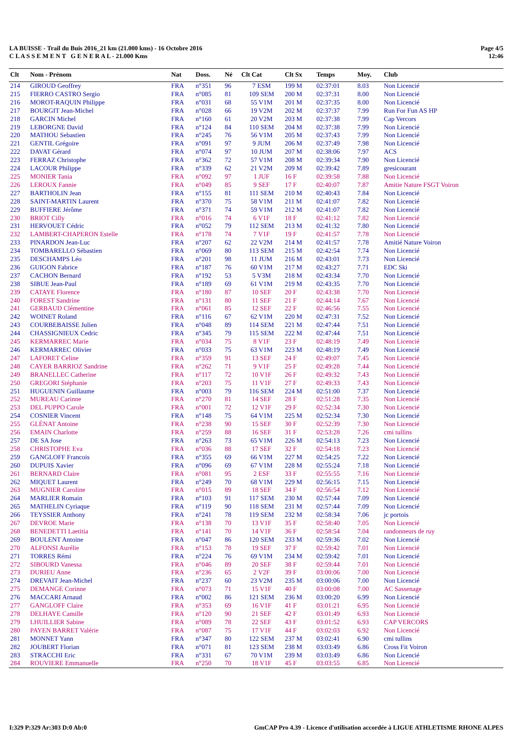LA BUISSE - Trail du Buis 2016_21 km (21.000 kms) - 16 Octobre 2016
C L A S S E M E N T G E N E R A L - 21.000 Kms
Page 4/5
12:46
| Clt | Nom - Prénom | Nat | Doss. | Né | Clt Cat | Clt Sx | Temps | Moy. | Club |
| --- | --- | --- | --- | --- | --- | --- | --- | --- | --- |
| 214 | GIROUD Geoffrey | FRA | n°351 | 96 | 7 ESM | 199 M | 02:37:01 | 8.03 | Non Licencié |
| 215 | FIERRO CASTRO Sergio | FRA | n°085 | 81 | 109 SEM | 200 M | 02:37:31 | 8.00 | Non Licencié |
| 216 | MOROT-RAQUIN Philippe | FRA | n°031 | 68 | 55 V1M | 201 M | 02:37:35 | 8.00 | Non Licencié |
| 217 | BOURGIT Jean-Michel | FRA | n°028 | 66 | 19 V2M | 202 M | 02:37:37 | 7.99 | Run For Fun AS HP |
| 218 | GARCIN Michel | FRA | n°160 | 61 | 20 V2M | 203 M | 02:37:38 | 7.99 | Cap Vercors |
| 219 | LEBORGNE David | FRA | n°124 | 84 | 110 SEM | 204 M | 02:37:38 | 7.99 | Non Licencié |
| 220 | MATHOU Sebastien | FRA | n°245 | 76 | 56 V1M | 205 M | 02:37:43 | 7.99 | Non Licencié |
| 221 | GENTIL Grégoire | FRA | n°091 | 97 | 9 JUM | 206 M | 02:37:49 | 7.98 | Non Licencié |
| 222 | DAVAT Gérard | FRA | n°074 | 97 | 10 JUM | 207 M | 02:38:06 | 7.97 | ACS |
| 223 | FERRAZ Christophe | FRA | n°362 | 72 | 57 V1M | 208 M | 02:39:34 | 7.90 | Non Licencié |
| 224 | LACOUR Philippe | FRA | n°339 | 62 | 21 V2M | 209 M | 02:39:42 | 7.89 | gresicourant |
| 225 | MONIER Tania | FRA | n°092 | 97 | 1 JUF | 16 F | 02:39:58 | 7.88 | Non Licencié |
| 226 | LEROUX Fannie | FRA | n°049 | 85 | 9 SEF | 17 F | 02:40:07 | 7.87 | Amitie Nature FSGT Voiron |
| 227 | BARTHOLIN Jean | FRA | n°155 | 81 | 111 SEM | 210 M | 02:40:43 | 7.84 | Non Licencié |
| 228 | SAINT-MARTIN Laurent | FRA | n°370 | 75 | 58 V1M | 211 M | 02:41:07 | 7.82 | Non Licencié |
| 229 | BUFFIERE Jérôme | FRA | n°371 | 74 | 59 V1M | 212 M | 02:41:07 | 7.82 | Non Licencié |
| 230 | BRIOT Cilly | FRA | n°016 | 74 | 6 V1F | 18 F | 02:41:12 | 7.82 | Non Licencié |
| 231 | HERVOUET Cédric | FRA | n°052 | 79 | 112 SEM | 213 M | 02:41:32 | 7.80 | Non Licencié |
| 232 | LAMBERT-CHAPERON Estelle | FRA | n°178 | 74 | 7 V1F | 19 F | 02:41:57 | 7.78 | Non Licencié |
| 233 | PINARDON Jean-Luc | FRA | n°207 | 62 | 22 V2M | 214 M | 02:41:57 | 7.78 | Amitié Nature Voiron |
| 234 | TOMBARELLO Sébastien | FRA | n°069 | 80 | 113 SEM | 215 M | 02:42:54 | 7.74 | Non Licencié |
| 235 | DESCHAMPS Léo | FRA | n°201 | 98 | 11 JUM | 216 M | 02:43:01 | 7.73 | Non Licencié |
| 236 | GUIGON Fabrice | FRA | n°187 | 76 | 60 V1M | 217 M | 02:43:27 | 7.71 | EDC Ski |
| 237 | CACHON Bernard | FRA | n°192 | 53 | 5 V3M | 218 M | 02:43:34 | 7.70 | Non Licencié |
| 238 | SIBUE Jean-Paul | FRA | n°189 | 69 | 61 V1M | 219 M | 02:43:35 | 7.70 | Non Licencié |
| 239 | CATAYE Florence | FRA | n°180 | 87 | 10 SEF | 20 F | 02:43:38 | 7.70 | Non Licencié |
| 240 | FOREST Sandrine | FRA | n°131 | 80 | 11 SEF | 21 F | 02:44:14 | 7.67 | Non Licencié |
| 241 | GERBAUD Clémentine | FRA | n°061 | 85 | 12 SEF | 22 F | 02:46:56 | 7.55 | Non Licencié |
| 242 | WOINET Roland | FRA | n°116 | 67 | 62 V1M | 220 M | 02:47:31 | 7.52 | Non Licencié |
| 243 | COURBEBAISSE Julien | FRA | n°048 | 89 | 114 SEM | 221 M | 02:47:44 | 7.51 | Non Licencié |
| 244 | CHASSIGNIEUX Cedric | FRA | n°345 | 79 | 115 SEM | 222 M | 02:47:44 | 7.51 | Non Licencié |
| 245 | KERMARREC Marie | FRA | n°034 | 75 | 8 V1F | 23 F | 02:48:19 | 7.49 | Non Licencié |
| 246 | KERMARREC Olivier | FRA | n°033 | 75 | 63 V1M | 223 M | 02:48:19 | 7.49 | Non Licencié |
| 247 | LAFORET Celine | FRA | n°359 | 91 | 13 SEF | 24 F | 02:49:07 | 7.45 | Non Licencié |
| 248 | CAYER BARRIOZ Sandrine | FRA | n°262 | 71 | 9 V1F | 25 F | 02:49:28 | 7.44 | Non Licencié |
| 249 | BRANELLEC Catherine | FRA | n°117 | 72 | 10 V1F | 26 F | 02:49:32 | 7.43 | Non Licencié |
| 250 | GREGORI Stéphanie | FRA | n°203 | 75 | 11 V1F | 27 F | 02:49:33 | 7.43 | Non Licencié |
| 251 | HUGUENIN Guillaume | FRA | n°003 | 79 | 116 SEM | 224 M | 02:51:00 | 7.37 | Non Licencié |
| 252 | MUREAU Carinne | FRA | n°270 | 81 | 14 SEF | 28 F | 02:51:28 | 7.35 | Non Licencié |
| 253 | DEL PUPPO Carole | FRA | n°001 | 72 | 12 V1F | 29 F | 02:52:34 | 7.30 | Non Licencié |
| 254 | COSNIER Vincent | FRA | n°148 | 75 | 64 V1M | 225 M | 02:52:34 | 7.30 | Non Licencié |
| 255 | GLÉNAT Antoine | FRA | n°238 | 90 | 15 SEF | 30 F | 02:52:39 | 7.30 | Non Licencié |
| 256 | EMAIN Charlotte | FRA | n°259 | 88 | 16 SEF | 31 F | 02:53:28 | 7.26 | cmi tullins |
| 257 | DE SA Jose | FRA | n°263 | 73 | 65 V1M | 226 M | 02:54:13 | 7.23 | Non Licencié |
| 258 | CHRISTOPHE Eva | FRA | n°036 | 88 | 17 SEF | 32 F | 02:54:18 | 7.23 | Non Licencié |
| 259 | GANGLOFF Francois | FRA | n°355 | 69 | 66 V1M | 227 M | 02:54:25 | 7.22 | Non Licencié |
| 260 | DUPUIS Xavier | FRA | n°096 | 69 | 67 V1M | 228 M | 02:55:24 | 7.18 | Non Licencié |
| 261 | BERNARD Claire | FRA | n°081 | 95 | 2 ESF | 33 F | 02:55:55 | 7.16 | Non Licencié |
| 262 | MIQUET Laurent | FRA | n°249 | 70 | 68 V1M | 229 M | 02:56:15 | 7.15 | Non Licencié |
| 263 | MUGNIER Caroline | FRA | n°015 | 89 | 18 SEF | 34 F | 02:56:54 | 7.12 | Non Licencié |
| 264 | MARLIER Romain | FRA | n°103 | 91 | 117 SEM | 230 M | 02:57:44 | 7.09 | Non Licencié |
| 265 | MATHELIN Cyriaque | FRA | n°119 | 90 | 118 SEM | 231 M | 02:57:44 | 7.09 | Non Licencié |
| 266 | TEYSSIER Anthony | FRA | n°241 | 78 | 119 SEM | 232 M | 02:58:34 | 7.06 | jc portois |
| 267 | DEVROE Marie | FRA | n°138 | 70 | 13 V1F | 35 F | 02:58:40 | 7.05 | Non Licencié |
| 268 | BENEDETTI Laetitia | FRA | n°141 | 70 | 14 V1F | 36 F | 02:58:54 | 7.04 | randonneurs de ruy |
| 269 | BOULENT Antoine | FRA | n°047 | 86 | 120 SEM | 233 M | 02:59:36 | 7.02 | Non Licencié |
| 270 | ALFONSI Aurélie | FRA | n°153 | 78 | 19 SEF | 37 F | 02:59:42 | 7.01 | Non Licencié |
| 271 | TORRES Rémi | FRA | n°224 | 76 | 69 V1M | 234 M | 02:59:42 | 7.01 | Non Licencié |
| 272 | SIBOURD Vanessa | FRA | n°046 | 89 | 20 SEF | 38 F | 02:59:44 | 7.01 | Non Licencié |
| 273 | DURIEU Anne | FRA | n°236 | 65 | 2 V2F | 39 F | 03:00:06 | 7.00 | Non Licencié |
| 274 | DREVAIT Jean-Michel | FRA | n°237 | 60 | 23 V2M | 235 M | 03:00:06 | 7.00 | Non Licencié |
| 275 | DEMANGE Corinne | FRA | n°073 | 71 | 15 V1F | 40 F | 03:00:08 | 7.00 | AC Sassenage |
| 276 | MACCARI Arnaud | FRA | n°002 | 86 | 121 SEM | 236 M | 03:00:20 | 6.99 | Non Licencié |
| 277 | GANGLOFF Claire | FRA | n°353 | 69 | 16 V1F | 41 F | 03:01:21 | 6.95 | Non Licencié |
| 278 | DELHAYE Camille | FRA | n°120 | 90 | 21 SEF | 42 F | 03:01:49 | 6.93 | Non Licencié |
| 279 | LHUILLIER Sabine | FRA | n°089 | 78 | 22 SEF | 43 F | 03:01:52 | 6.93 | CAP VERCORS |
| 280 | PAYEN BARRET Valérie | FRA | n°087 | 75 | 17 V1F | 44 F | 03:02:03 | 6.92 | Non Licencié |
| 281 | MONNET Yann | FRA | n°347 | 80 | 122 SEM | 237 M | 03:02:41 | 6.90 | cmi tullins |
| 282 | JOUBERT Florian | FRA | n°071 | 81 | 123 SEM | 238 M | 03:03:49 | 6.86 | Cross Fit Voiron |
| 283 | STRACCHI Eric | FRA | n°331 | 67 | 70 V1M | 239 M | 03:03:49 | 6.86 | Non Licencié |
| 284 | ROUVIERE Emmanuelle | FRA | n°250 | 70 | 18 V1F | 45 F | 03:03:55 | 6.85 | Non Licencié |
I:329 P:329 Ar:303 D:0 Ab:0 GmCAP Pro 4.39 - Licence d'utilisation accordée à LIGUE ATHLETISME RHONE ALPES